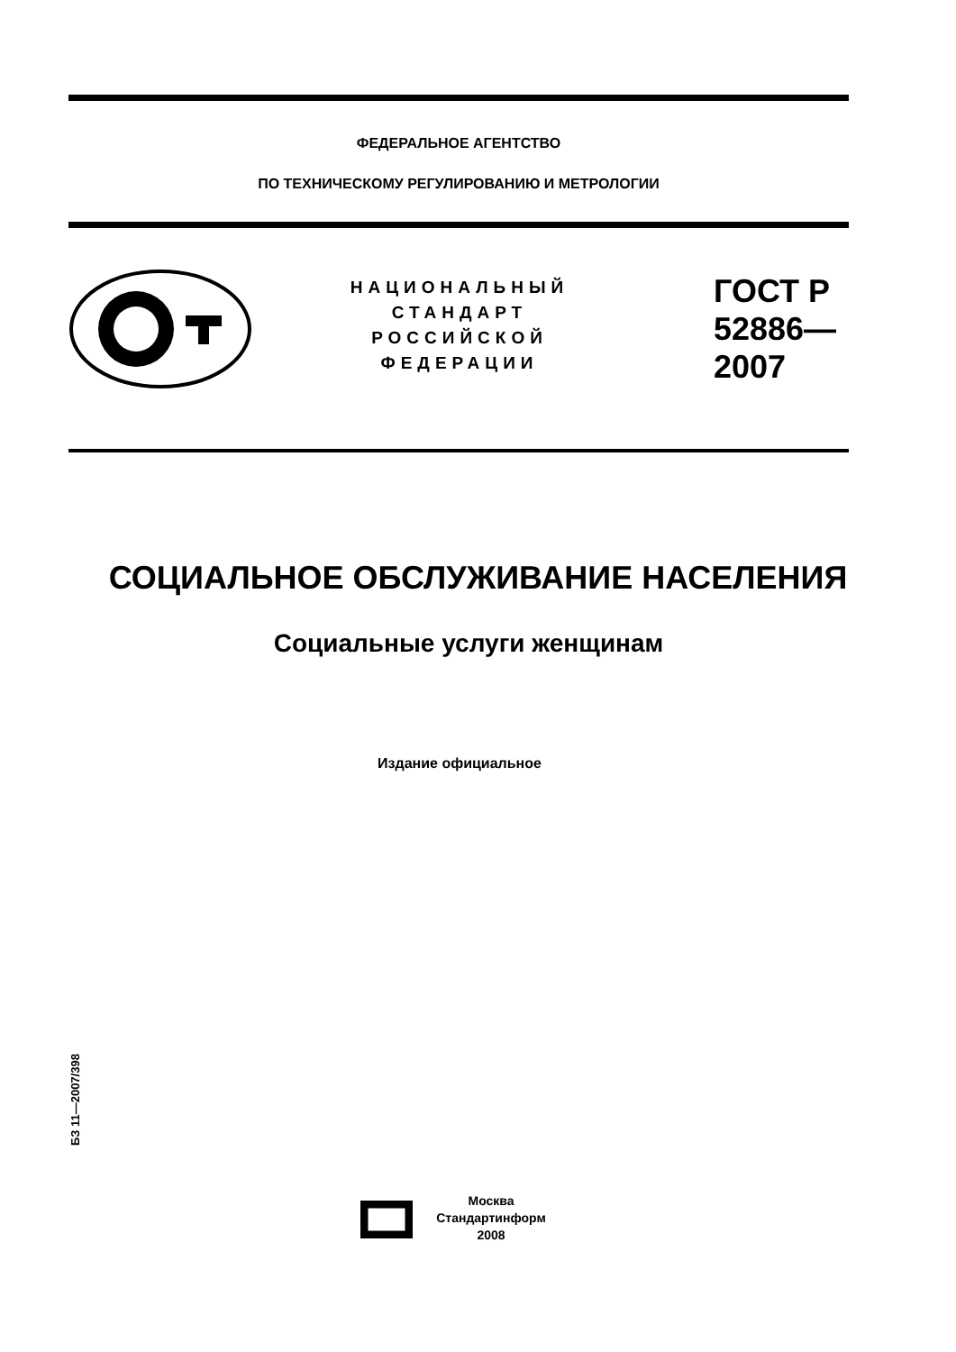ФЕДЕРАЛЬНОЕ АГЕНТСТВО
ПО ТЕХНИЧЕСКОМУ РЕГУЛИРОВАНИЮ И МЕТРОЛОГИИ
НАЦИОНАЛЬНЫЙ
СТАНДАРТ
РОССИЙСКОЙ
ФЕДЕРАЦИИ
ГОСТ Р
52886—
2007
СОЦИАЛЬНОЕ ОБСЛУЖИВАНИЕ НАСЕЛЕНИЯ
Социальные услуги женщинам
Издание официальное
БЗ 11—2007/398
Москва
Стандартинформ
2008